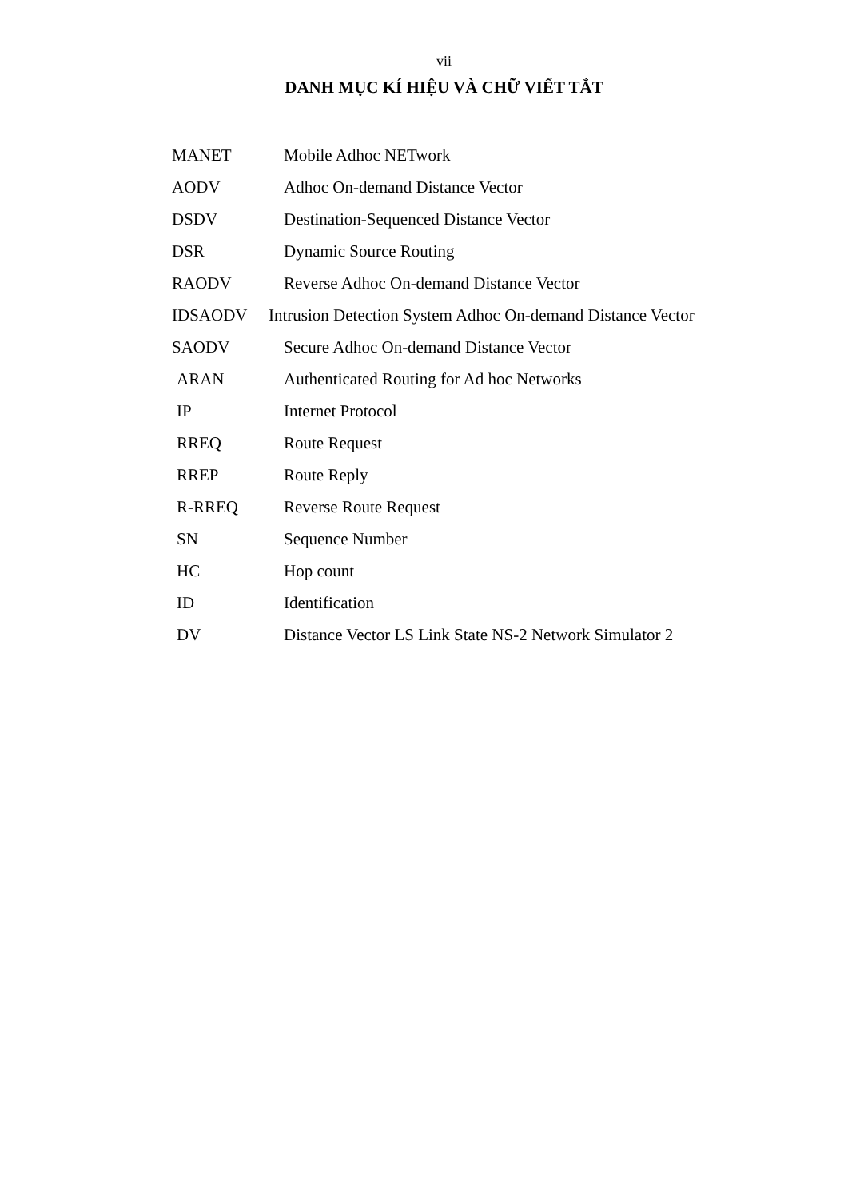vii
DANH MỤC KÍ HIỆU VÀ CHỮ VIẾT TẮT
MANET Mobile Adhoc NETwork
AODV Adhoc On-demand Distance Vector
DSDV Destination-Sequenced Distance Vector
DSR Dynamic Source Routing
RAODV Reverse Adhoc On-demand Distance Vector
IDSAODV Intrusion Detection System Adhoc On-demand Distance Vector
SAODV Secure Adhoc On-demand Distance Vector
ARAN Authenticated Routing for Ad hoc Networks
IP Internet Protocol
RREQ Route Request
RREP Route Reply
R-RREQ Reverse Route Request
SN Sequence Number
HC Hop count
ID Identification
DV Distance Vector LS Link State NS-2 Network Simulator 2